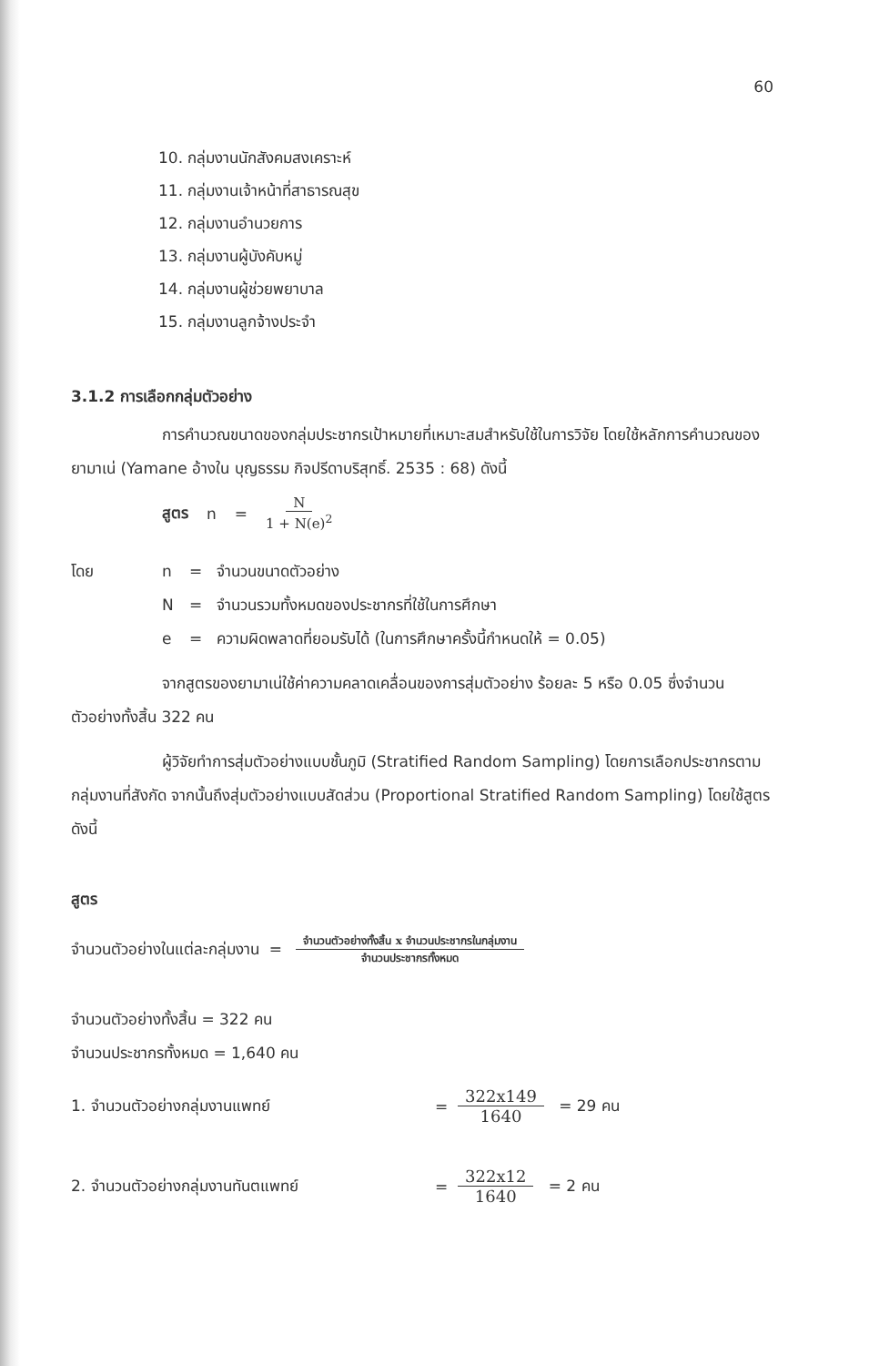60
10. กลุ่มงานนักสังคมสงเคราะห์
11. กลุ่มงานเจ้าหน้าที่สาธารณสุข
12. กลุ่มงานอำนวยการ
13. กลุ่มงานผู้บังคับหมู่
14. กลุ่มงานผู้ช่วยพยาบาล
15. กลุ่มงานลูกจ้างประจำ
3.1.2 การเลือกกลุ่มตัวอย่าง
การคำนวณขนาดของกลุ่มประชากรเป้าหมายที่เหมาะสมสำหรับใช้ในการวิจัย โดยใช้หลักการคำนวณของ ยามาเน่ (Yamane อ้างใน บุญธรรม กิจปรีดาบริสุทธิ์. 2535 : 68) ดังนี้
สูตร n = N 1 + N(e)<sup>2</sup>
โดย n = จำนวนขนาดตัวอย่าง N = จำนวนรวมทั้งหมดของประชากรที่ใช้ในการศึกษา e = ความผิดพลาดที่ยอมรับได้ (ในการศึกษาครั้งนี้กำหนดให้ = 0.05)
จากสูตรของยามาเน่ใช้ค่าความคลาดเคลื่อนของการสุ่มตัวอย่าง ร้อยละ 5 หรือ 0.05 ซึ่งจำนวนตัวอย่างทั้งสิ้น 322 คน
ผู้วิจัยทำการสุ่มตัวอย่างแบบชั้นภูมิ (Stratified Random Sampling) โดยการเลือกประชากรตามกลุ่มงานที่สังกัด จากนั้นถึงสุ่มตัวอย่างแบบสัดส่วน (Proportional Stratified Random Sampling) โดยใช้สูตร ดังนี้
สูตร
จำนวนตัวอย่างในแต่ละกลุ่มงาน = จำนวนตัวอย่างทั้งสิ้น x จำนวนประชากรในกลุ่มงาน จำนวนประชากรทั้งหมด
จำนวนตัวอย่างทั้งสิ้น = 322 คน
จำนวนประชากรทั้งหมด = 1,640 คน
1. จำนวนตัวอย่างกลุ่มงานแพทย์ = 322x149 1640 = 29 คน
2. จำนวนตัวอย่างกลุ่มงานทันตแพทย์ = 322x12 1640 = 2 คน